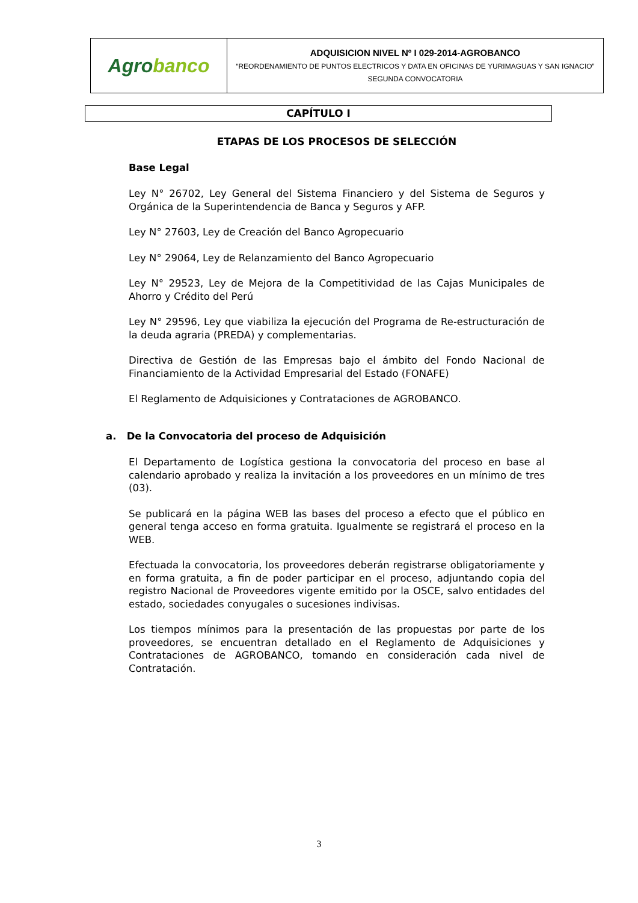| Agro banco | ADQUISICION NIVEL Nº I 029-2014-AGROBANCO “REORDENAMIENTO DE PUNTOS ELECTRICOS Y DATA EN OFICINAS DE YURIMAGUAS Y SAN IGNACIO” SEGUNDA CONVOCATORIA |
CAPÍTULO I
ETAPAS DE LOS PROCESOS DE SELECCIÓN
Base Legal
Ley N° 26702, Ley General del Sistema Financiero y del Sistema de Seguros y Orgánica de la Superintendencia de Banca y Seguros y AFP.
Ley N° 27603, Ley de Creación del Banco Agropecuario
Ley N° 29064, Ley de Relanzamiento del Banco Agropecuario
Ley N° 29523, Ley de Mejora de la Competitividad de las Cajas Municipales de Ahorro y Crédito del Perú
Ley N° 29596, Ley que viabiliza la ejecución del Programa de Re-estructuración de la deuda agraria (PREDA) y complementarias.
Directiva de Gestión de las Empresas bajo el ámbito del Fondo Nacional de Financiamiento de la Actividad Empresarial del Estado (FONAFE)
El Reglamento de Adquisiciones y Contrataciones de AGROBANCO.
a. De la Convocatoria del proceso de Adquisición
El Departamento de Logística gestiona la convocatoria del proceso en base al calendario aprobado y realiza la invitación a los proveedores en un mínimo de tres (03).
Se publicará en la página WEB las bases del proceso a efecto que el público en general tenga acceso en forma gratuita. Igualmente se registrará el proceso en la WEB.
Efectuada la convocatoria, los proveedores deberán registrarse obligatoriamente y en forma gratuita, a fin de poder participar en el proceso, adjuntando copia del registro Nacional de Proveedores vigente emitido por la OSCE, salvo entidades del estado, sociedades conyugales o sucesiones indivisas.
Los tiempos mínimos para la presentación de las propuestas por parte de los proveedores, se encuentran detallado en el Reglamento de Adquisiciones y Contrataciones de AGROBANCO, tomando en consideración cada nivel de Contratación.
3